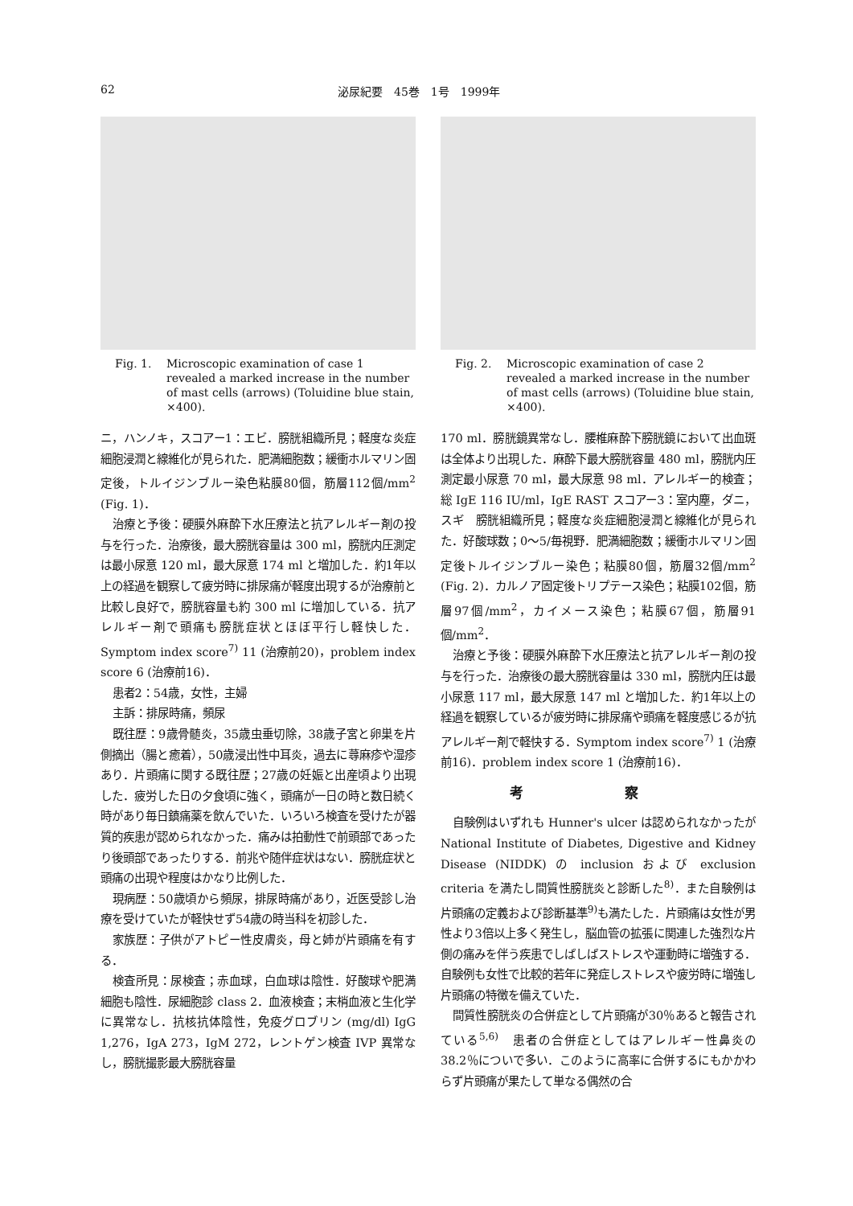62 泌尿紀要　45巻　1号　1999年
Fig. 1. Microscopic examination of case 1 revealed a marked increase in the number of mast cells (arrows) (Toluidine blue stain, ×400).
ニ，ハンノキ，スコアー1：エビ．膀胱組織所見；軽度な炎症細胞浸潤と線維化が見られた．肥満細胞数；緩衝ホルマリン固定後，トルイジンブルー染色粘膜80個，筋層112個/mm<sup>2</sup> (Fig. 1)．
治療と予後：硬膜外麻酔下水圧療法と抗アレルギー剤の投与を行った．治療後，最大膀胱容量は 300 ml，膀胱内圧測定は最小尿意 120 ml，最大尿意 174 ml と増加した．約1年以上の経過を観察して疲労時に排尿痛が軽度出現するが治療前と比較し良好で，膀胱容量も約 300 ml に増加している．抗アレルギー剤で頭痛も膀胱症状とほぼ平行し軽快した．Symptom index score<sup>7)</sup> 11 (治療前20)，problem index score 6 (治療前16)．
患者2：54歳，女性，主婦
主訴：排尿時痛，頻尿
既往歴：9歳骨髄炎，35歳虫垂切除，38歳子宮と卵巣を片側摘出（腸と癒着），50歳浸出性中耳炎，過去に蕁麻疹や湿疹あり．片頭痛に関する既往歴；27歳の妊娠と出産頃より出現した．疲労した日の夕食頃に強く，頭痛が一日の時と数日続く時があり毎日鎮痛薬を飲んでいた．いろいろ検査を受けたが器質的疾患が認められなかった．痛みは拍動性で前頭部であったり後頭部であったりする．前兆や随伴症状はない．膀胱症状と頭痛の出現や程度はかなり比例した．
現病歴：50歳頃から頻尿，排尿時痛があり，近医受診し治療を受けていたが軽快せず54歳の時当科を初診した．
家族歴：子供がアトピー性皮膚炎，母と姉が片頭痛を有する．
検査所見：尿検査；赤血球，白血球は陰性．好酸球や肥満細胞も陰性．尿細胞診 class 2．血液検査；末梢血液と生化学に異常なし．抗核抗体陰性，免疫グロブリン (mg/dl) IgG 1,276，IgA 273，IgM 272，レントゲン検査 IVP 異常なし，膀胱撮影最大膀胱容量
Fig. 2. Microscopic examination of case 2 revealed a marked increase in the number of mast cells (arrows) (Toluidine blue stain, ×400).
170 ml．膀胱鏡異常なし．腰椎麻酔下膀胱鏡において出血斑は全体より出現した．麻酔下最大膀胱容量 480 ml，膀胱内圧測定最小尿意 70 ml，最大尿意 98 ml．アレルギー的検査；総 IgE 116 IU/ml，IgE RAST スコアー3：室内塵，ダニ，スギ　膀胱組織所見；軽度な炎症細胞浸潤と線維化が見られた．好酸球数；0～5/毎視野．肥満細胞数；緩衝ホルマリン固定後トルイジンブルー染色；粘膜80個，筋層32個/mm<sup>2</sup> (Fig. 2)．カルノア固定後トリプテース染色；粘膜102個，筋層97個/mm<sup>2</sup>，カイメース染色；粘膜67個，筋層91個/mm<sup>2</sup>．
治療と予後：硬膜外麻酔下水圧療法と抗アレルギー剤の投与を行った．治療後の最大膀胱容量は 330 ml，膀胱内圧は最小尿意 117 ml，最大尿意 147 ml と増加した．約1年以上の経過を観察しているが疲労時に排尿痛や頭痛を軽度感じるが抗アレルギー剤で軽快する．Symptom index score<sup>7)</sup> 1 (治療前16)．problem index score 1 (治療前16)．
考 察
自験例はいずれも Hunner's ulcer は認められなかったが National Institute of Diabetes, Digestive and Kidney Disease (NIDDK) の inclusion および exclusion criteria を満たし間質性膀胱炎と診断した<sup>8)</sup>．また自験例は片頭痛の定義および診断基準<sup>9)</sup>も満たした．片頭痛は女性が男性より3倍以上多く発生し，脳血管の拡張に関連した強烈な片側の痛みを伴う疾患でしばしばストレスや運動時に増強する．自験例も女性で比較的若年に発症しストレスや疲労時に増強し片頭痛の特徴を備えていた．
間質性膀胱炎の合併症として片頭痛が30％あると報告されている<sup>5,6)</sup>　患者の合併症としてはアレルギー性鼻炎の38.2％についで多い．このように高率に合併するにもかかわらず片頭痛が果たして単なる偶然の合